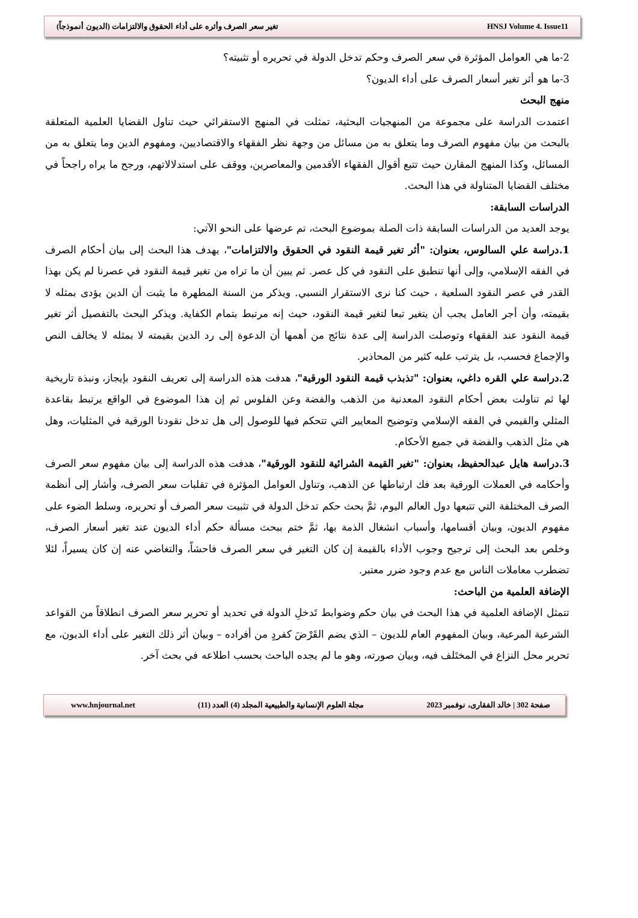تغير سعر الصرف وأثره على أداء الحقوق والالتزامات (الديون أنموذجاً) HNSJ Volume 4. Issue11
2-ما هي العوامل المؤثرة في سعر الصرف وحكم تدخل الدولة في تحريره أو تثبيته؟
3-ما هو أثر تغير أسعار الصرف على أداء الديون؟
منهج البحث
اعتمدت الدراسة على مجموعة من المنهجيات البحثية، تمثلت في المنهج الاستقرائي حيث تناول القضايا العلمية المتعلقة بالبحث من بيان مفهوم الصرف وما يتعلق به من مسائل من وجهة نظر الفقهاء والاقتصاديين، ومفهوم الدين وما يتعلق به من المسائل، وكذا المنهج المقارن حيث تتبع أقوال الفقهاء الأقدمين والمعاصرين، ووقف على استدلالاتهم، ورجح ما يراه راجحاً في مختلف القضايا المتناولة في هذا البحث.
الدراسات السابقة:
يوجد العديد من الدراسات السابقة ذات الصلة بموضوع البحث، تم عرضها على النحو الآتي:
1.دراسة علي السالوس، بعنوان: "أثر تغير قيمة النقود في الحقوق والالتزامات"، يهدف هذا البحث إلى بيان أحكام الصرف في الفقه الإسلامي، وإلى أنها تنطبق على النقود في كل عصر. ثم يبين أن ما تراه من تغير قيمة النقود في عصرنا لم يكن بهذا القدر في عصر النقود السلعية ، حيث كنا نرى الاستقرار النسبي. ويذكر من السنة المطهرة ما يثبت أن الدين يؤدى بمثله لا بقيمته، وأن أجر العامل يجب أن يتغير تبعا لتغير قيمة النقود، حيث إنه مرتبط بتمام الكفاية. ويذكر البحث بالتفصيل أثر تغير قيمة النقود عند الفقهاء وتوصلت الدراسة إلى عدة نتائج من أهمها أن الدعوة إلى رد الدين بقيمته لا بمثله لا يخالف النص والإجماع فحسب، بل يترتب عليه كثير من المحاذير.
2.دراسة علي القره داغي، بعنوان: "تذبذب قيمة النقود الورقية"، هدفت هذه الدراسة إلى تعريف النقود بإيجاز، ونبذة تاريخية لها ثم تناولت بعض أحكام النقود المعدنية من الذهب والفضة وعن الفلوس ثم إن هذا الموضوع في الواقع يرتبط بقاعدة المثلي والقيمي في الفقه الإسلامي وتوضيح المعايير التي تتحكم فيها للوصول إلى هل تدخل نقودنا الورقية في المثليات، وهل هي مثل الذهب والفضة في جميع الأحكام.
3.دراسة هايل عبدالحفيظ، بعنوان: "تغير القيمة الشرائية للنقود الورقية"، هدفت هذه الدراسة إلى بيان مفهوم سعر الصرف وأحكامه في العملات الورقية بعد فك ارتباطها عن الذهب، وتناول العوامل المؤثرة في تقلبات سعر الصرف، وأشار إلى أنظمة الصرف المختلفة التي تتبعها دول العالم اليوم، ثمَّ بحث حكم تدخل الدولة في تثبيت سعر الصرف أو تحريره، وسلط الضوء على مفهوم الديون، وبيان أقسامها، وأسباب انشغال الذمة بها، ثمَّ ختم ببحث مسألة حكم أداء الديون عند تغير أسعار الصرف، وخلص بعد البحث إلى ترجيح وجوب الأداء بالقيمة إن كان التغير في سعر الصرف فاحشاً، والتغاضي عنه إن كان يسيراً، لئلا تضطرب معاملات الناس مع عدم وجود ضرر معتبر.
الإضافة العلمية من الباحث:
تتمثل الإضافة العلمية في هذا البحث في بيان حكم وضوابط تَدخلِ الدولة في تحديد أو تحرير سعر الصرف انطلاقاً من القواعد الشرعية المرعية، وبيان المفهوم العام للديون – الذي يضم القَرْضَ كفردٍ من أفراده – وبيان أثر ذلك التغير على أداء الديون، مع تحرير محل النزاع في المختَلف فيه، وبيان صورته، وهو ما لم يجده الباحث بحسب اطلاعه في بحث آخر.
صفحة 302 | خالد الفقارى، نوفمبر 2023 مجلة العلوم الإنسانية والطبيعية المجلد (4) العدد (11) www.hnjournal.net